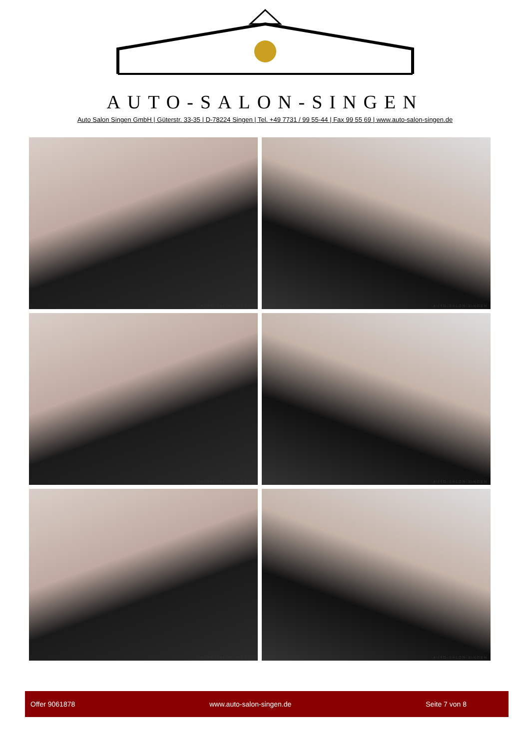AUTO-SALON-SINGEN
Auto Salon Singen GmbH | Güterstr. 33-35 | D-78224 Singen | Tel. +49 7731 / 99 55-44 | Fax 99 55 69 | www.auto-salon-singen.de
AUTO-SALON-SINGEN
AUTO-SALON-SINGEN
AUTO-SALON-SINGEN
AUTO-SALON-SINGEN
AUTO-SALON-SINGEN
AUTO-SALON-SINGEN
Offer 9061878 www.auto-salon-singen.de Seite 7 von 8